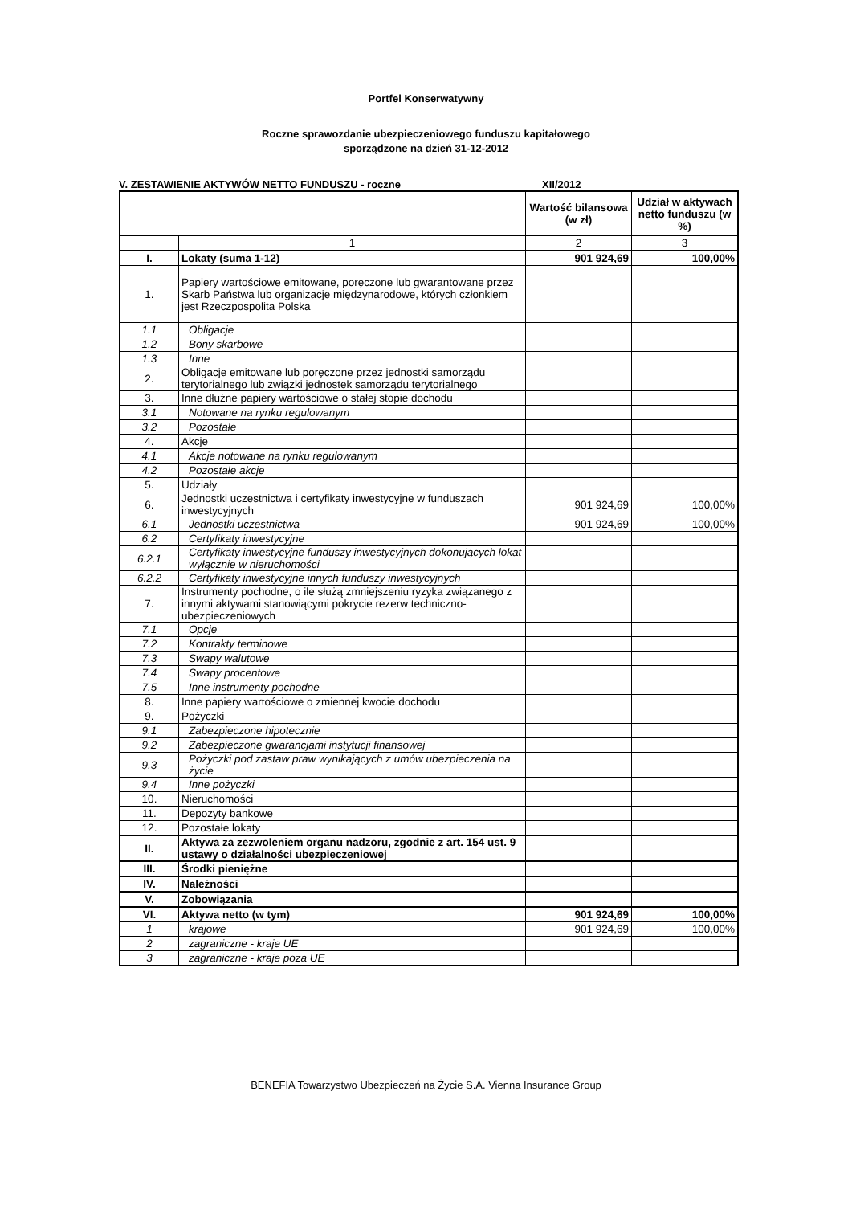Portfel Konserwatywny
Roczne sprawozdanie ubezpieczeniowego funduszu kapitałowego
sporządzone na dzień 31-12-2012
V. ZESTAWIENIE AKTYWÓW NETTO FUNDUSZU - roczne XII/2012
| | | Wartość bilansowa (w zł) | Udział w aktywach netto funduszu (w %) |
| --- | --- | --- | --- |
| | 1 | 2 | 3 |
| I. | Lokaty (suma 1-12) | 901 924,69 | 100,00% |
| 1. | Papiery wartościowe emitowane, poręczone lub gwarantowane przez Skarb Państwa lub organizacje międzynarodowe, których członkiem jest Rzeczpospolita Polska | | |
| 1.1 | Obligacje | | |
| 1.2 | Bony skarbowe | | |
| 1.3 | Inne | | |
| 2. | Obligacje emitowane lub poręczone przez jednostki samorządu terytorialnego lub związki jednostek samorządu terytorialnego | | |
| 3. | Inne dłużne papiery wartościowe o stałej stopie dochodu | | |
| 3.1 | Notowane na rynku regulowanym | | |
| 3.2 | Pozostałe | | |
| 4. | Akcje | | |
| 4.1 | Akcje notowane na rynku regulowanym | | |
| 4.2 | Pozostałe akcje | | |
| 5. | Udziały | | |
| 6. | Jednostki uczestnictwa i certyfikaty inwestycyjne w funduszach inwestycyjnych | 901 924,69 | 100,00% |
| 6.1 | Jednostki uczestnictwa | 901 924,69 | 100,00% |
| 6.2 | Certyfikaty inwestycyjne | | |
| 6.2.1 | Certyfikaty inwestycyjne funduszy inwestycyjnych dokonujących lokat wyłącznie w nieruchomości | | |
| 6.2.2 | Certyfikaty inwestycyjne innych funduszy inwestycyjnych | | |
| 7. | Instrumenty pochodne, o ile służą zmniejszeniu ryzyka związanego z innymi aktywami stanowiącymi pokrycie rezerw techniczno-ubezpieczeniowych | | |
| 7.1 | Opcje | | |
| 7.2 | Kontrakty terminowe | | |
| 7.3 | Swapy walutowe | | |
| 7.4 | Swapy procentowe | | |
| 7.5 | Inne instrumenty pochodne | | |
| 8. | Inne papiery wartościowe o zmiennej kwocie dochodu | | |
| 9. | Pożyczki | | |
| 9.1 | Zabezpieczone hipotecznie | | |
| 9.2 | Zabezpieczone gwarancjami instytucji finansowej | | |
| 9.3 | Pożyczki pod zastaw praw wynikających z umów ubezpieczenia na życie | | |
| 9.4 | Inne pożyczki | | |
| 10. | Nieruchomości | | |
| 11. | Depozyty bankowe | | |
| 12. | Pozostałe lokaty | | |
| II. | Aktywa za zezwoleniem organu nadzoru, zgodnie z art. 154 ust. 9 ustawy o działalności ubezpieczeniowej | | |
| III. | Środki pieniężne | | |
| IV. | Należności | | |
| V. | Zobowiązania | | |
| VI. | Aktywa netto (w tym) | 901 924,69 | 100,00% |
| 1 | krajowe | 901 924,69 | 100,00% |
| 2 | zagraniczne - kraje UE | | |
| 3 | zagraniczne - kraje poza UE | | |
BENEFIA Towarzystwo Ubezpieczeń na Życie S.A. Vienna Insurance Group